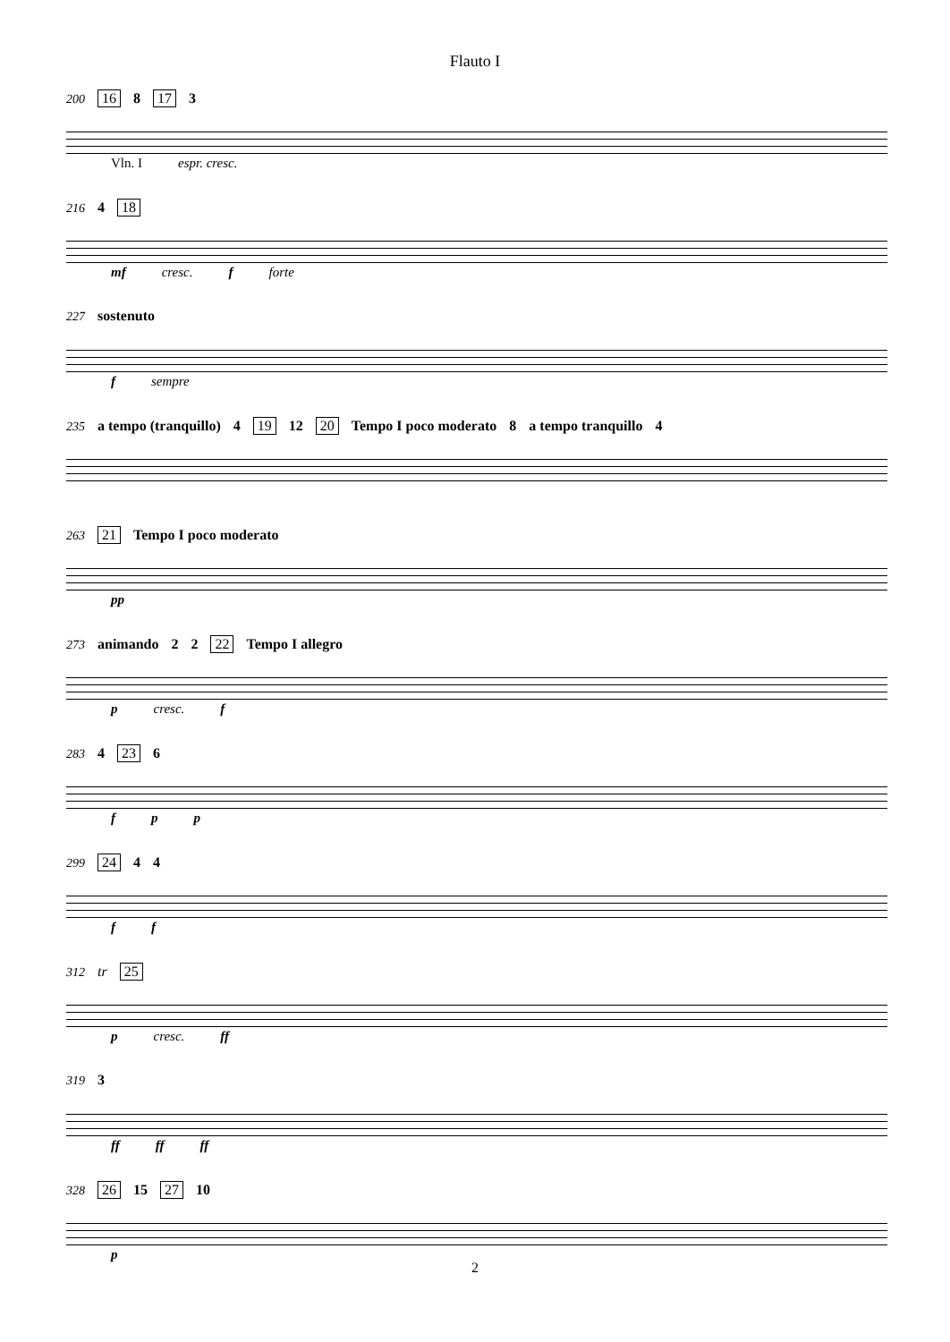Flauto I
200 16 8 17 3
Vln. I espr. cresc.
216 4 18
mf cresc. f forte
227 sostenuto
f sempre
235 a tempo (tranquillo) 4 19 12 20 Tempo I poco moderato 8 a tempo tranquillo 4
263 21 Tempo I poco moderato
pp
273 animando 2 2 22 Tempo I allegro
p cresc. f
283 4 23 6
f p p
299 24 4 4
f f
312 tr 25
p cresc. ff
319 3
ff ff ff
328 26 15 27 10
p
2